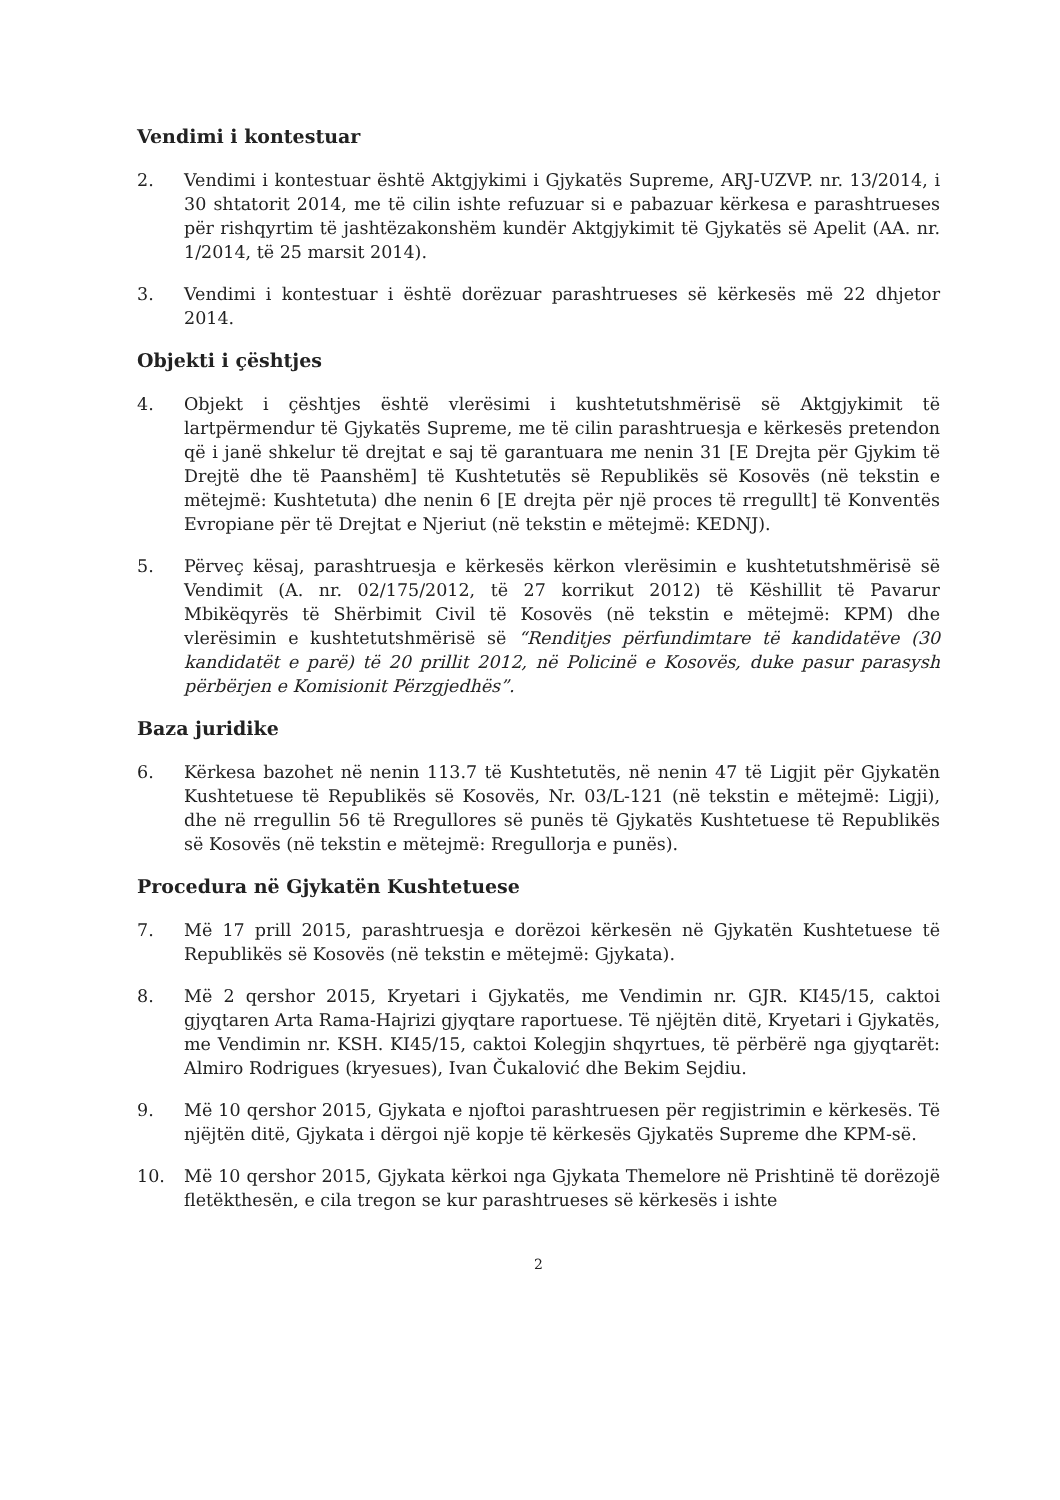Vendimi i kontestuar
2. Vendimi i kontestuar është Aktgjykimi i Gjykatës Supreme, ARJ-UZVP. nr. 13/2014, i 30 shtatorit 2014, me të cilin ishte refuzuar si e pabazuar kërkesa e parashtrueses për rishqyrtim të jashtëzakonshëm kundër Aktgjykimit të Gjykatës së Apelit (AA. nr. 1/2014, të 25 marsit 2014).
3. Vendimi i kontestuar i është dorëzuar parashtrueses së kërkesës më 22 dhjetor 2014.
Objekti i çështjes
4. Objekt i çështjes është vlerësimi i kushtetutshmërisë së Aktgjykimit të lartpërmendur të Gjykatës Supreme, me të cilin parashtruesja e kërkesës pretendon që i janë shkelur të drejtat e saj të garantuara me nenin 31 [E Drejta për Gjykim të Drejtë dhe të Paanshëm] të Kushtetutës së Republikës së Kosovës (në tekstin e mëtejmë: Kushtetuta) dhe nenin 6 [E drejta për një proces të rregullt] të Konventës Evropiane për të Drejtat e Njeriut (në tekstin e mëtejmë: KEDNJ).
5. Përveç kësaj, parashtruesja e kërkesës kërkon vlerësimin e kushtetutshmërisë së Vendimit (A. nr. 02/175/2012, të 27 korrikut 2012) të Këshillit të Pavarur Mbikëqyrës të Shërbimit Civil të Kosovës (në tekstin e mëtejmë: KPM) dhe vlerësimin e kushtetutshmërisë së “Renditjes përfundimtare të kandidatëve (30 kandidatët e parë) të 20 prillit 2012, në Policinë e Kosovës, duke pasur parasysh përbërjen e Komisionit Përzgjedhës”.
Baza juridike
6. Kërkesa bazohet në nenin 113.7 të Kushtetutës, në nenin 47 të Ligjit për Gjykatën Kushtetuese të Republikës së Kosovës, Nr. 03/L-121 (në tekstin e mëtejmë: Ligji), dhe në rregullin 56 të Rregullores së punës të Gjykatës Kushtetuese të Republikës së Kosovës (në tekstin e mëtejmë: Rregullorja e punës).
Procedura në Gjykatën Kushtetuese
7. Më 17 prill 2015, parashtruesja e dorëzoi kërkesën në Gjykatën Kushtetuese të Republikës së Kosovës (në tekstin e mëtejmë: Gjykata).
8. Më 2 qershor 2015, Kryetari i Gjykatës, me Vendimin nr. GJR. KI45/15, caktoi gjyqtaren Arta Rama-Hajrizi gjyqtare raportuese. Të njëjtën ditë, Kryetari i Gjykatës, me Vendimin nr. KSH. KI45/15, caktoi Kolegjin shqyrtues, të përbërë nga gjyqtarët: Almiro Rodrigues (kryesues), Ivan Čukalović dhe Bekim Sejdiu.
9. Më 10 qershor 2015, Gjykata e njoftoi parashtruesen për regjistrimin e kërkesës. Të njëjtën ditë, Gjykata i dërgoi një kopje të kërkesës Gjykatës Supreme dhe KPM-së.
10. Më 10 qershor 2015, Gjykata kërkoi nga Gjykata Themelore në Prishtinë të dorëzojë fletëkthesën, e cila tregon se kur parashtrueses së kërkesës i ishte
2